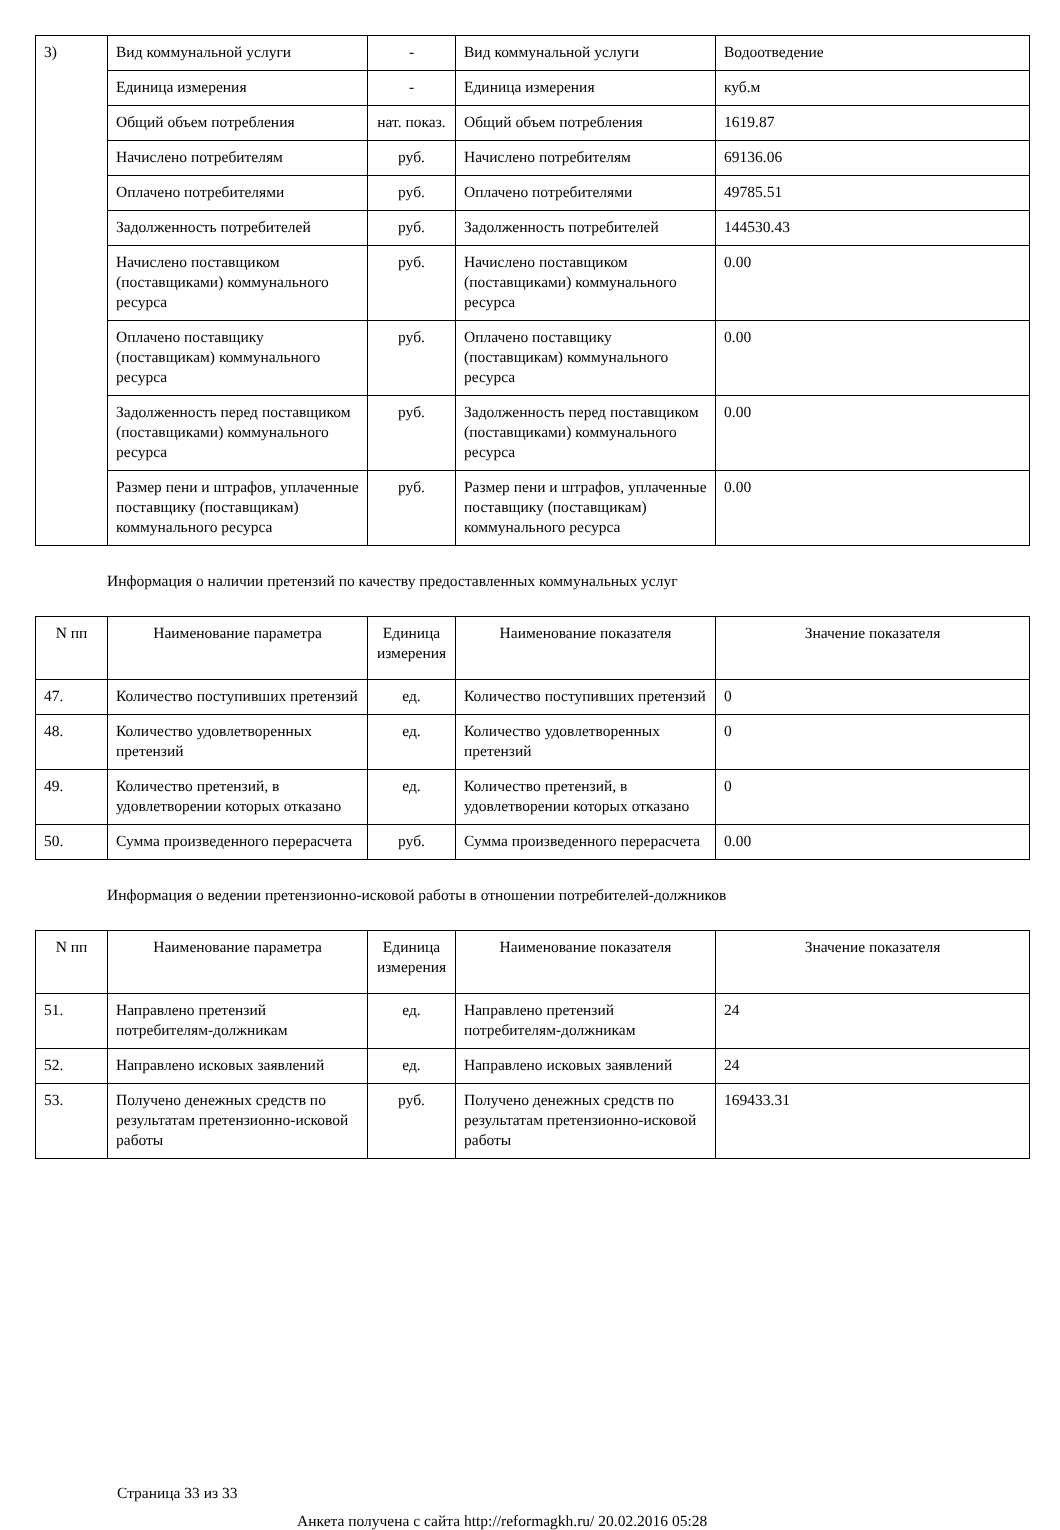| 3) | Вид коммунальной услуги | - | Вид коммунальной услуги | Водоотведение |
| | Единица измерения | - | Единица измерения | куб.м |
| | Общий объем потребления | нат. показ. | Общий объем потребления | 1619.87 |
| | Начислено потребителям | руб. | Начислено потребителям | 69136.06 |
| | Оплачено потребителями | руб. | Оплачено потребителями | 49785.51 |
| | Задолженность потребителей | руб. | Задолженность потребителей | 144530.43 |
| | Начислено поставщиком (поставщиками) коммунального ресурса | руб. | Начислено поставщиком (поставщиками) коммунального ресурса | 0.00 |
| | Оплачено поставщику (поставщикам) коммунального ресурса | руб. | Оплачено поставщику (поставщикам) коммунального ресурса | 0.00 |
| | Задолженность перед поставщиком (поставщиками) коммунального ресурса | руб. | Задолженность перед поставщиком (поставщиками) коммунального ресурса | 0.00 |
| | Размер пени и штрафов, уплаченные поставщику (поставщикам) коммунального ресурса | руб. | Размер пени и штрафов, уплаченные поставщику (поставщикам) коммунального ресурса | 0.00 |
Информация о наличии претензий по качеству предоставленных коммунальных услуг
| N пп | Наименование параметра | Единица измерения | Наименование показателя | Значение показателя |
| --- | --- | --- | --- | --- |
| 47. | Количество поступивших претензий | ед. | Количество поступивших претензий | 0 |
| 48. | Количество удовлетворенных претензий | ед. | Количество удовлетворенных претензий | 0 |
| 49. | Количество претензий, в удовлетворении которых отказано | ед. | Количество претензий, в удовлетворении которых отказано | 0 |
| 50. | Сумма произведенного перерасчета | руб. | Сумма произведенного перерасчета | 0.00 |
Информация о ведении претензионно-исковой работы в отношении потребителей-должников
| N пп | Наименование параметра | Единица измерения | Наименование показателя | Значение показателя |
| --- | --- | --- | --- | --- |
| 51. | Направлено претензий потребителям-должникам | ед. | Направлено претензий потребителям-должникам | 24 |
| 52. | Направлено исковых заявлений | ед. | Направлено исковых заявлений | 24 |
| 53. | Получено денежных средств по результатам претензионно-исковой работы | руб. | Получено денежных средств по результатам претензионно-исковой работы | 169433.31 |
Страница 33 из 33
Анкета получена с сайта http://reformagkh.ru/ 20.02.2016 05:28